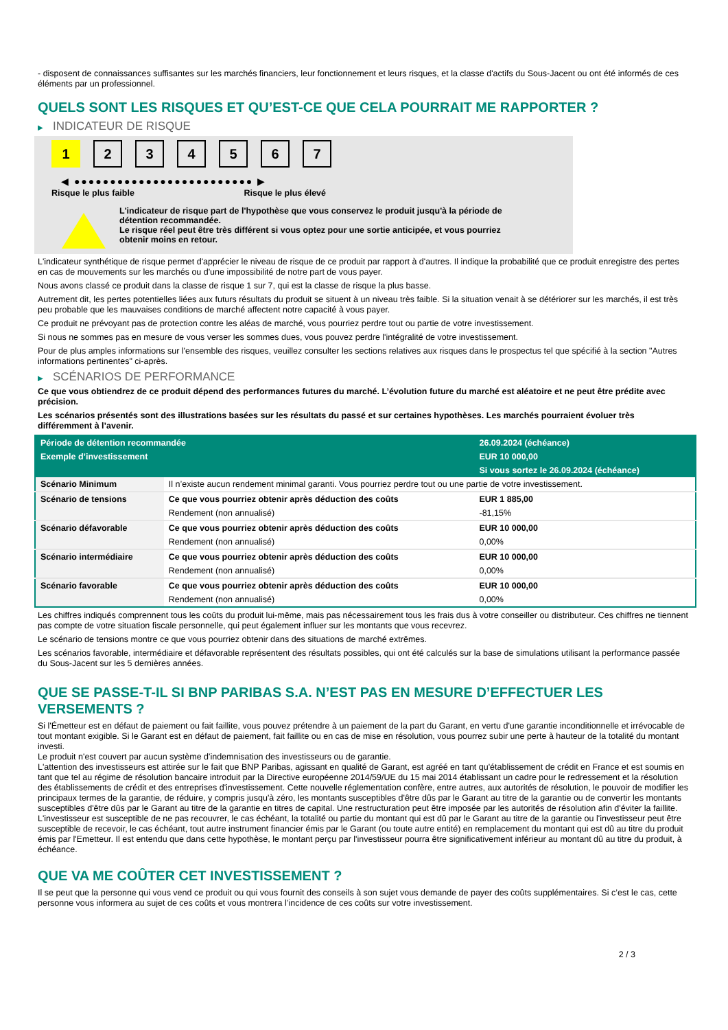- disposent de connaissances suffisantes sur les marchés financiers, leur fonctionnement et leurs risques, et la classe d'actifs du Sous-Jacent ou ont été informés de ces éléments par un professionnel.
QUELS SONT LES RISQUES ET QU’EST-CE QUE CELA POURRAIT ME RAPPORTER ?
▶ INDICATEUR DE RISQUE
1 2 3 4 5 6 7
◀ ●●●●●●●●●●●●●●●●●●●●●●●●● ▶
Risque le plus faible Risque le plus élevé
L'indicateur de risque part de l'hypothèse que vous conservez le produit jusqu'à la période de détention recommandée.
Le risque réel peut être très différent si vous optez pour une sortie anticipée, et vous pourriez obtenir moins en retour.
L'indicateur synthétique de risque permet d'apprécier le niveau de risque de ce produit par rapport à d'autres. Il indique la probabilité que ce produit enregistre des pertes en cas de mouvements sur les marchés ou d'une impossibilité de notre part de vous payer.
Nous avons classé ce produit dans la classe de risque 1 sur 7, qui est la classe de risque la plus basse.
Autrement dit, les pertes potentielles liées aux futurs résultats du produit se situent à un niveau très faible. Si la situation venait à se détériorer sur les marchés, il est très peu probable que les mauvaises conditions de marché affectent notre capacité à vous payer.
Ce produit ne prévoyant pas de protection contre les aléas de marché, vous pourriez perdre tout ou partie de votre investissement.
Si nous ne sommes pas en mesure de vous verser les sommes dues, vous pouvez perdre l'intégralité de votre investissement.
Pour de plus amples informations sur l'ensemble des risques, veuillez consulter les sections relatives aux risques dans le prospectus tel que spécifié à la section "Autres informations pertinentes" ci-après.
▶ SCÉNARIOS DE PERFORMANCE
Ce que vous obtiendrez de ce produit dépend des performances futures du marché. L’évolution future du marché est aléatoire et ne peut être prédite avec précision.
Les scénarios présentés sont des illustrations basées sur les résultats du passé et sur certaines hypothèses. Les marchés pourraient évoluer très différemment à l’avenir.
| Période de détention recommandée | | 26.09.2024 (échéance) |
| --- | --- | --- |
| Exemple d’investissement | | EUR 10 000,00 |
| | | Si vous sortez le 26.09.2024 (échéance) |
| Scénario Minimum | Il n’existe aucun rendement minimal garanti. Vous pourriez perdre tout ou une partie de votre investissement. | |
| Scénario de tensions | Ce que vous pourriez obtenir après déduction des coûts | EUR 1 885,00 |
| | Rendement (non annualisé) | -81,15% |
| Scénario défavorable | Ce que vous pourriez obtenir après déduction des coûts | EUR 10 000,00 |
| | Rendement (non annualisé) | 0,00% |
| Scénario intermédiaire | Ce que vous pourriez obtenir après déduction des coûts | EUR 10 000,00 |
| | Rendement (non annualisé) | 0,00% |
| Scénario favorable | Ce que vous pourriez obtenir après déduction des coûts | EUR 10 000,00 |
| | Rendement (non annualisé) | 0,00% |
Les chiffres indiqués comprennent tous les coûts du produit lui-même, mais pas nécessairement tous les frais dus à votre conseiller ou distributeur. Ces chiffres ne tiennent pas compte de votre situation fiscale personnelle, qui peut également influer sur les montants que vous recevrez.
Le scénario de tensions montre ce que vous pourriez obtenir dans des situations de marché extrêmes.
Les scénarios favorable, intermédiaire et défavorable représentent des résultats possibles, qui ont été calculés sur la base de simulations utilisant la performance passée du Sous-Jacent sur les 5 dernières années.
QUE SE PASSE-T-IL SI BNP PARIBAS S.A. N’EST PAS EN MESURE D’EFFECTUER LES VERSEMENTS ?
Si l'Émetteur est en défaut de paiement ou fait faillite, vous pouvez prétendre à un paiement de la part du Garant, en vertu d'une garantie inconditionnelle et irrévocable de tout montant exigible. Si le Garant est en défaut de paiement, fait faillite ou en cas de mise en résolution, vous pourrez subir une perte à hauteur de la totalité du montant investi.
Le produit n'est couvert par aucun système d'indemnisation des investisseurs ou de garantie.
L'attention des investisseurs est attirée sur le fait que BNP Paribas, agissant en qualité de Garant, est agréé en tant qu'établissement de crédit en France et est soumis en tant que tel au régime de résolution bancaire introduit par la Directive européenne 2014/59/UE du 15 mai 2014 établissant un cadre pour le redressement et la résolution des établissements de crédit et des entreprises d'investissement. Cette nouvelle réglementation confère, entre autres, aux autorités de résolution, le pouvoir de modifier les principaux termes de la garantie, de réduire, y compris jusqu'à zéro, les montants susceptibles d'être dûs par le Garant au titre de la garantie ou de convertir les montants susceptibles d'être dûs par le Garant au titre de la garantie en titres de capital. Une restructuration peut être imposée par les autorités de résolution afin d'éviter la faillite. L'investisseur est susceptible de ne pas recouvrer, le cas échéant, la totalité ou partie du montant qui est dû par le Garant au titre de la garantie ou l'investisseur peut être susceptible de recevoir, le cas échéant, tout autre instrument financier émis par le Garant (ou toute autre entité) en remplacement du montant qui est dû au titre du produit émis par l'Emetteur. Il est entendu que dans cette hypothèse, le montant perçu par l'investisseur pourra être significativement inférieur au montant dû au titre du produit, à échéance.
QUE VA ME COÛTER CET INVESTISSEMENT ?
Il se peut que la personne qui vous vend ce produit ou qui vous fournit des conseils à son sujet vous demande de payer des coûts supplémentaires. Si c’est le cas, cette personne vous informera au sujet de ces coûts et vous montrera l’incidence de ces coûts sur votre investissement.
2 / 3